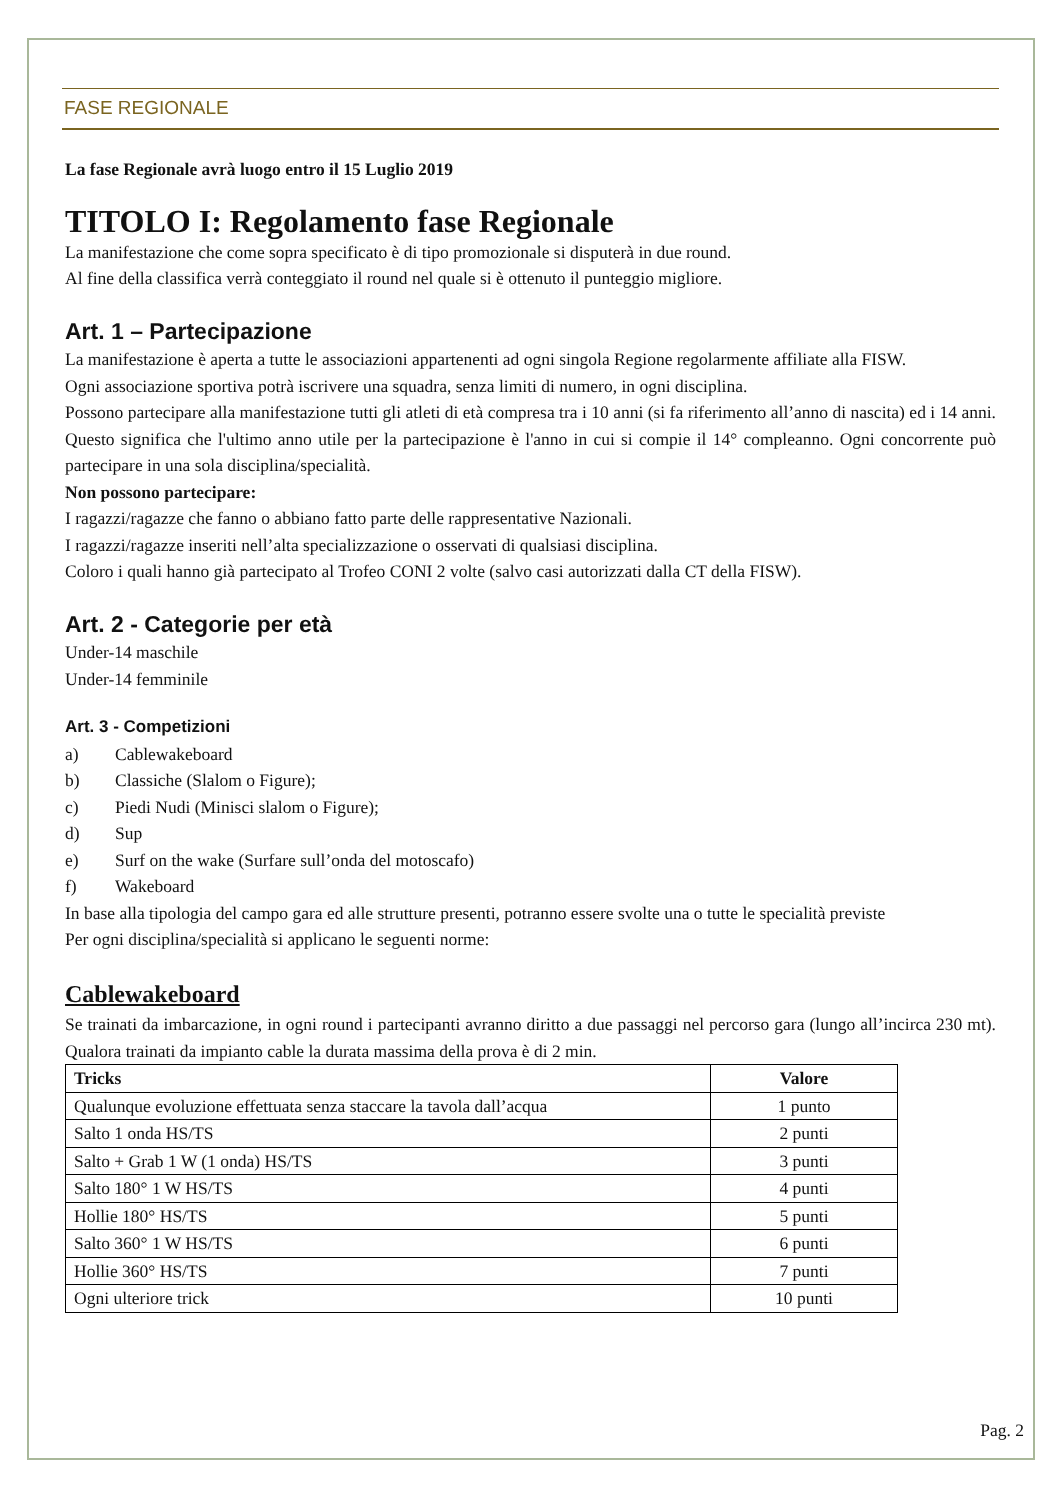FASE REGIONALE
La fase Regionale avrà luogo entro il 15 Luglio 2019
TITOLO I: Regolamento fase Regionale
La manifestazione che come sopra specificato è di tipo promozionale si disputerà in due round.
Al fine della classifica verrà conteggiato il round nel quale si è ottenuto il punteggio migliore.
Art. 1 – Partecipazione
La manifestazione è aperta a tutte le associazioni appartenenti ad ogni singola Regione regolarmente affiliate alla FISW.
Ogni associazione sportiva potrà iscrivere una squadra, senza limiti di numero, in ogni disciplina.
Possono partecipare alla manifestazione tutti gli atleti di età compresa tra i 10 anni (si fa riferimento all’anno di nascita) ed i 14 anni. Questo significa che l'ultimo anno utile per la partecipazione è l'anno in cui si compie il 14° compleanno. Ogni concorrente può partecipare in una sola disciplina/specialità.
Non possono partecipare:
I ragazzi/ragazze che fanno o abbiano fatto parte delle rappresentative Nazionali.
I ragazzi/ragazze inseriti nell’alta specializzazione o osservati di qualsiasi disciplina.
Coloro i quali hanno già partecipato al Trofeo CONI 2 volte (salvo casi autorizzati dalla CT della FISW).
Art. 2 - Categorie per età
Under-14 maschile
Under-14 femminile
Art. 3 - Competizioni
a) Cablewakeboard
b) Classiche (Slalom o Figure);
c) Piedi Nudi (Minisci slalom o Figure);
d) Sup
e) Surf on the wake (Surfare sull’onda del motoscafo)
f) Wakeboard
In base alla tipologia del campo gara ed alle strutture presenti, potranno essere svolte una o tutte le specialità previste
Per ogni disciplina/specialità si applicano le seguenti norme:
Cablewakeboard
Se trainati da imbarcazione, in ogni round i partecipanti avranno diritto a due passaggi nel percorso gara (lungo all’incirca 230 mt). Qualora trainati da impianto cable la durata massima della prova è di 2 min.
| Tricks | Valore |
| --- | --- |
| Qualunque evoluzione effettuata senza staccare la tavola dall’acqua | 1 punto |
| Salto 1 onda HS/TS | 2 punti |
| Salto + Grab 1 W (1 onda) HS/TS | 3 punti |
| Salto 180° 1 W HS/TS | 4 punti |
| Hollie 180° HS/TS | 5 punti |
| Salto 360° 1 W HS/TS | 6 punti |
| Hollie 360° HS/TS | 7 punti |
| Ogni ulteriore trick | 10 punti |
Pag. 2